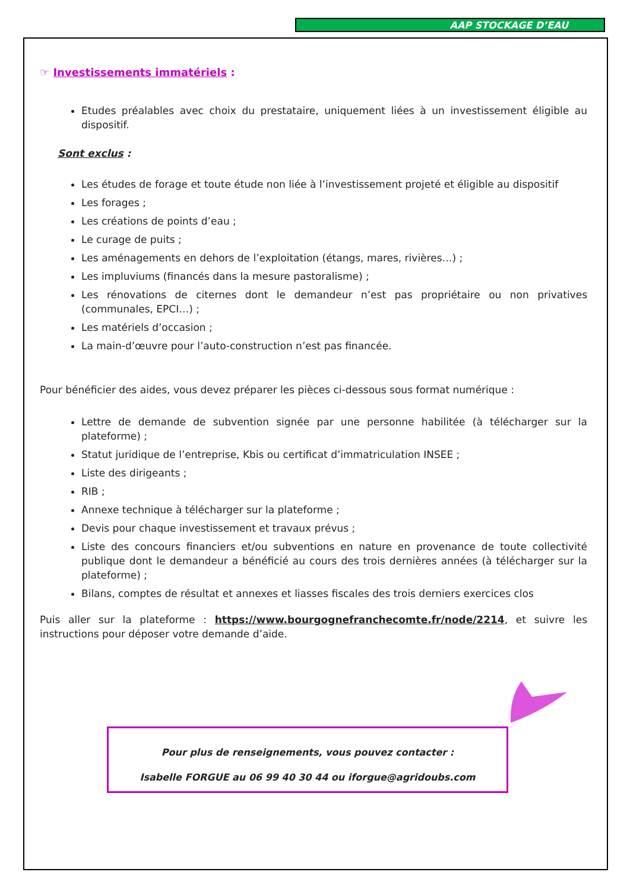AAP STOCKAGE D’EAU
☞ Investissements immatériels :
Etudes préalables avec choix du prestataire, uniquement liées à un investissement éligible au dispositif.
Sont exclus :
Les études de forage et toute étude non liée à l’investissement projeté et éligible au dispositif
Les forages ;
Les créations de points d’eau ;
Le curage de puits ;
Les aménagements en dehors de l’exploitation (étangs, mares, rivières…) ;
Les impluviums (financés dans la mesure pastoralisme) ;
Les rénovations de citernes dont le demandeur n’est pas propriétaire ou non privatives (communales, EPCI…) ;
Les matériels d’occasion ;
La main-d’œuvre pour l’auto-construction n’est pas financée.
Pour bénéficier des aides, vous devez préparer les pièces ci-dessous sous format numérique :
Lettre de demande de subvention signée par une personne habilitée (à télécharger sur la plateforme) ;
Statut juridique de l’entreprise, Kbis ou certificat d’immatriculation INSEE ;
Liste des dirigeants ;
RIB ;
Annexe technique à télécharger sur la plateforme ;
Devis pour chaque investissement et travaux prévus ;
Liste des concours financiers et/ou subventions en nature en provenance de toute collectivité publique dont le demandeur a bénéficié au cours des trois dernières années (à télécharger sur la plateforme) ;
Bilans, comptes de résultat et annexes et liasses fiscales des trois derniers exercices clos
Puis aller sur la plateforme : https://www.bourgognefranchecomte.fr/node/2214, et suivre les instructions pour déposer votre demande d’aide.
Pour plus de renseignements, vous pouvez contacter :
Isabelle FORGUE au 06 99 40 30 44 ou iforgue@agridoubs.com